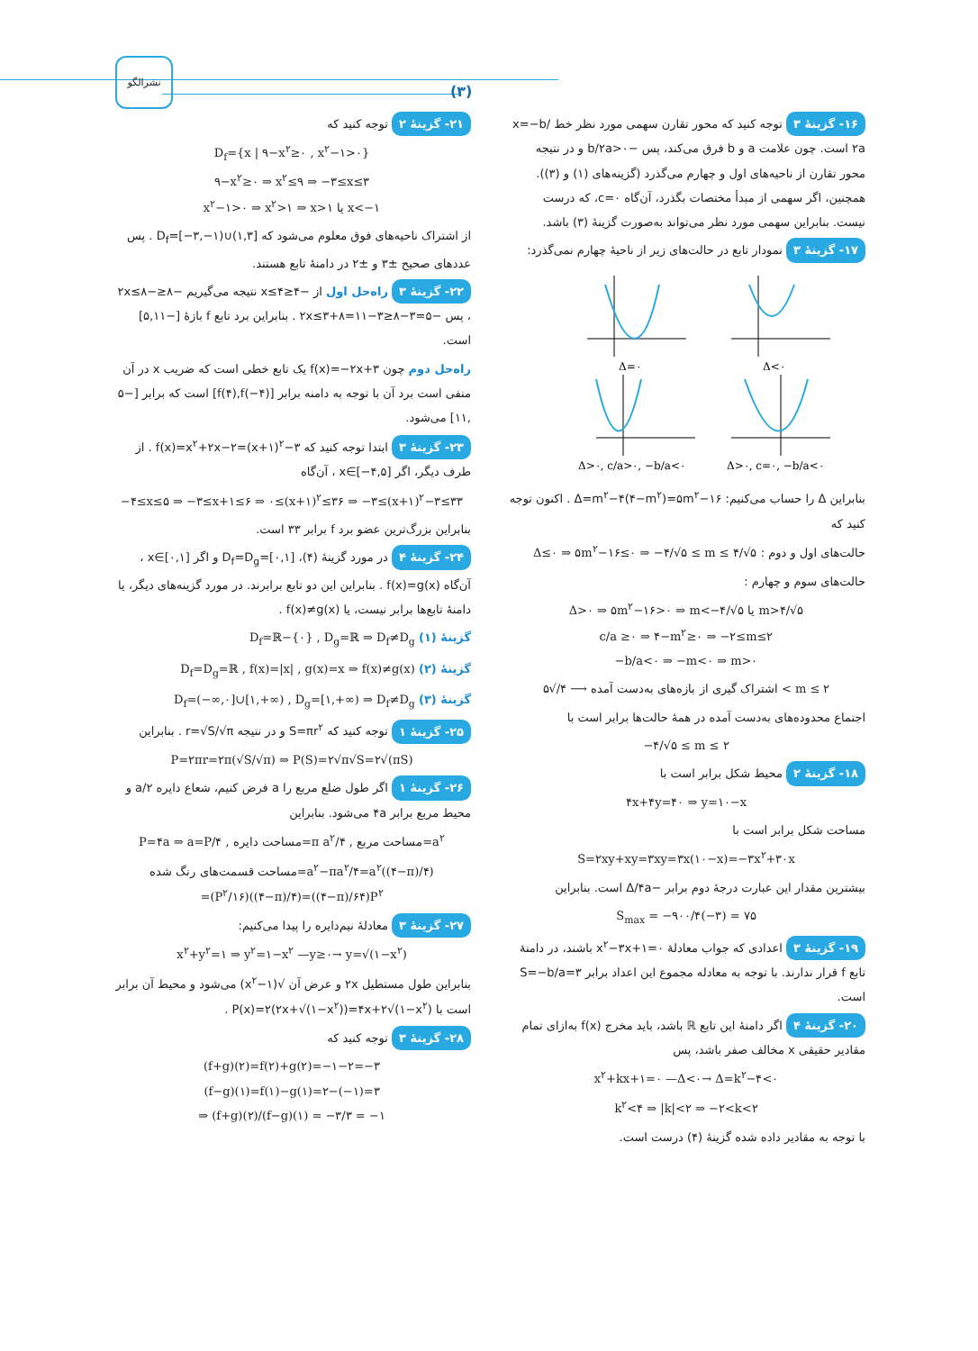نشرالگو
(۳)
۱۶- گزینهٔ ۳ توجه کنید که محور تقارن سهمی مورد نظر خط x=−b/۲a است. چون علامت a و b فرق می‌کند، پس −b/۲a>۰ و در نتیجه محور تقارن از ناحیه‌های اول و چهارم می‌گذرد (گزینه‌های (۱) و (۳)). همچنین، اگر سهمی از مبدأ مختصات بگذرد، آن‌گاه c=۰، که درست نیست. بنابراین سهمی مورد نظر می‌تواند به‌صورت گزینهٔ (۳) باشد.
۱۷- گزینهٔ ۳ نمودار تابع در حالت‌های زیر از ناحیهٔ چهارم نمی‌گذرد:
Δ=۰
Δ<۰
Δ>۰, c/a>۰, −b/a<۰
Δ>۰, c=۰, −b/a<۰
بنابراین Δ را حساب می‌کنیم: Δ=m<sup>۲</sup>−۴(۴−m<sup>۲</sup>)=۵m<sup>۲</sup>−۱۶ . اکنون توجه کنید که
حالت‌های اول و دوم : Δ≤۰ ⇒ ۵m<sup>۲</sup>−۱۶≤۰ ⇒ −۴/√۵ ≤ m ≤ ۴/√۵
حالت‌های سوم و چهارم :
Δ>۰ ⇒ ۵m<sup>۲</sup>−۱۶>۰ ⇒ m<−۴/√۵ یا m>۴/√۵
c/a ≥۰ ⇒ ۴−m<sup>۲</sup>≥۰ ⇒ −۲≤m≤۲
−b/a<۰ ⇒ −m<۰ ⇒ m>۰
اشتراک گیری از بازه‌های به‌دست آمده ⟶ ۴/√۵ < m ≤ ۲
اجتماع محدوده‌های به‌دست آمده در همهٔ حالت‌ها برابر است با
−۴/√۵ ≤ m ≤ ۲
۱۸- گزینهٔ ۲ محیط شکل برابر است با
۴x+۴y=۴۰ ⇒ y=۱۰−x
مساحت شکل برابر است با
S=۲xy+xy=۳xy=۳x(۱۰−x)=−۳x<sup>۲</sup>+۳۰x
بیشترین مقدار این عبارت درجهٔ دوم برابر −Δ/۴a است. بنابراین
S<sub>max</sub> = −۹۰۰/۴(−۳) = ۷۵
۱۹- گزینهٔ ۳ اعدادی که جواب معادلهٔ x<sup>۲</sup>−۳x+۱=۰ باشند، در دامنهٔ تابع f قرار ندارند. با توجه به معادله مجموع این اعداد برابر S=−b/a=۳ است.
۲۰- گزینهٔ ۴ اگر دامنهٔ این تابع ℝ باشد، باید مخرج f(x) به‌ازای تمام مقادیر حقیقی x مخالف صفر باشد، پس
x<sup>۲</sup>+kx+۱=۰ —Δ<۰→ Δ=k<sup>۲</sup>−۴<۰
k<sup>۲</sup><۴ ⇒ |k|<۲ ⇒ −۲<k<۲
با توجه به مقادیر داده شده گزینهٔ (۴) درست است.
۲۱- گزینهٔ ۲ توجه کنید که
D<sub>f</sub>={x | ۹−x<sup>۲</sup>≥۰ , x<sup>۲</sup>−۱>۰}
۹−x<sup>۲</sup>≥۰ ⇒ x<sup>۲</sup>≤۹ ⇒ −۳≤x≤۳
x<sup>۲</sup>−۱>۰ ⇒ x<sup>۲</sup>>۱ ⇒ x>۱ یا x<−۱
از اشتراک ناحیه‌های فوق معلوم می‌شود که D<sub>f</sub>=[−۳,−۱)∪(۱,۳] . پس عددهای صحیح ±۳ و ±۲ در دامنهٔ تابع هستند.
۲۲- گزینهٔ ۳ راه‌حل اول از −۴≤x≤۴ نتیجه می‌گیریم −۸≤−۲x≤۸ ، پس −۵=۳−۸≤۳−۲x≤۳+۸=۱۱ . بنابراین برد تابع f بازهٔ [−۵,۱۱] است.
راه‌حل دوم چون f(x)=−۲x+۳ یک تابع خطی است که ضریب x در آن منفی است برد آن با توجه به دامنه برابر [f(۴),f(−۴)] است که برابر [−۵ ,۱۱] می‌شود.
۲۳- گزینهٔ ۳ ابتدا توجه کنید که f(x)=x<sup>۲</sup>+۲x−۲=(x+۱)<sup>۲</sup>−۳ . از طرف دیگر، اگر x∈[−۴,۵] ، آن‌گاه
−۴≤x≤۵ ⇒ −۳≤x+۱≤۶ ⇒ ۰≤(x+۱)<sup>۲</sup>≤۳۶ ⇒ −۳≤(x+۱)<sup>۲</sup>−۳≤۳۳
بنابراین بزرگ‌ترین عضو برد f برابر ۳۳ است.
۲۴- گزینهٔ ۴ در مورد گزینهٔ (۴)، D<sub>f</sub>=D<sub>g</sub>=[۰,۱] و اگر x∈[۰,۱] ، آن‌گاه f(x)=g(x) . بنابراین این دو تابع برابرند. در مورد گزینه‌های دیگر، یا دامنهٔ تابع‌ها برابر نیست، یا f(x)≠g(x) .
گزینهٔ (۱) D<sub>f</sub>=ℝ−{۰} , D<sub>g</sub>=ℝ ⇒ D<sub>f</sub>≠D<sub>g</sub>
گزینهٔ (۲) D<sub>f</sub>=D<sub>g</sub>=ℝ , f(x)=|x| , g(x)=x ⇒ f(x)≠g(x)
گزینهٔ (۳) D<sub>f</sub>=(−∞,۰]∪[۱,+∞) , D<sub>g</sub>=[۱,+∞) ⇒ D<sub>f</sub>≠D<sub>g</sub>
۲۵- گزینهٔ ۱ توجه کنید که S=πr<sup>۲</sup> و در نتیجه r=√S/√π . بنابراین
P=۲πr=۲π(√S/√π) ⇒ P(S)=۲√π√S=۲√(πS)
۲۶- گزینهٔ ۱ اگر طول ضلع مربع را a فرض کنیم، شعاع دایره a/۲ و محیط مربع برابر ۴a می‌شود. بنابراین
P=۴a ⇒ a=P/۴ , مساحت دایره=π a<sup>۲</sup>/۴ , مساحت مربع=a<sup>۲</sup>
مساحت قسمت‌های رنگ شده=a<sup>۲</sup>−πa<sup>۲</sup>/۴=a<sup>۲</sup>((۴−π)/۴)
=(P<sup>۲</sup>/۱۶)((۴−π)/۴)=((۴−π)/۶۴)P<sup>۲</sup>
۲۷- گزینهٔ ۳ معادلهٔ نیم‌دایره را پیدا می‌کنیم:
x<sup>۲</sup>+y<sup>۲</sup>=۱ ⇒ y<sup>۲</sup>=۱−x<sup>۲</sup> —y≥۰→ y=√(۱−x<sup>۲</sup>)
بنابراین طول مستطیل ۲x و عرض آن √(۱−x<sup>۲</sup>) می‌شود و محیط آن برابر است با P(x)=۲(۲x+√(۱−x<sup>۲</sup>))=۴x+۲√(۱−x<sup>۲</sup>) .
۲۸- گزینهٔ ۳ توجه کنید که
(f+g)(۲)=f(۲)+g(۲)=−۱−۲=−۳
(f−g)(۱)=f(۱)−g(۱)=۲−(−۱)=۳
⇒ (f+g)(۲)/(f−g)(۱) = −۳/۳ = −۱